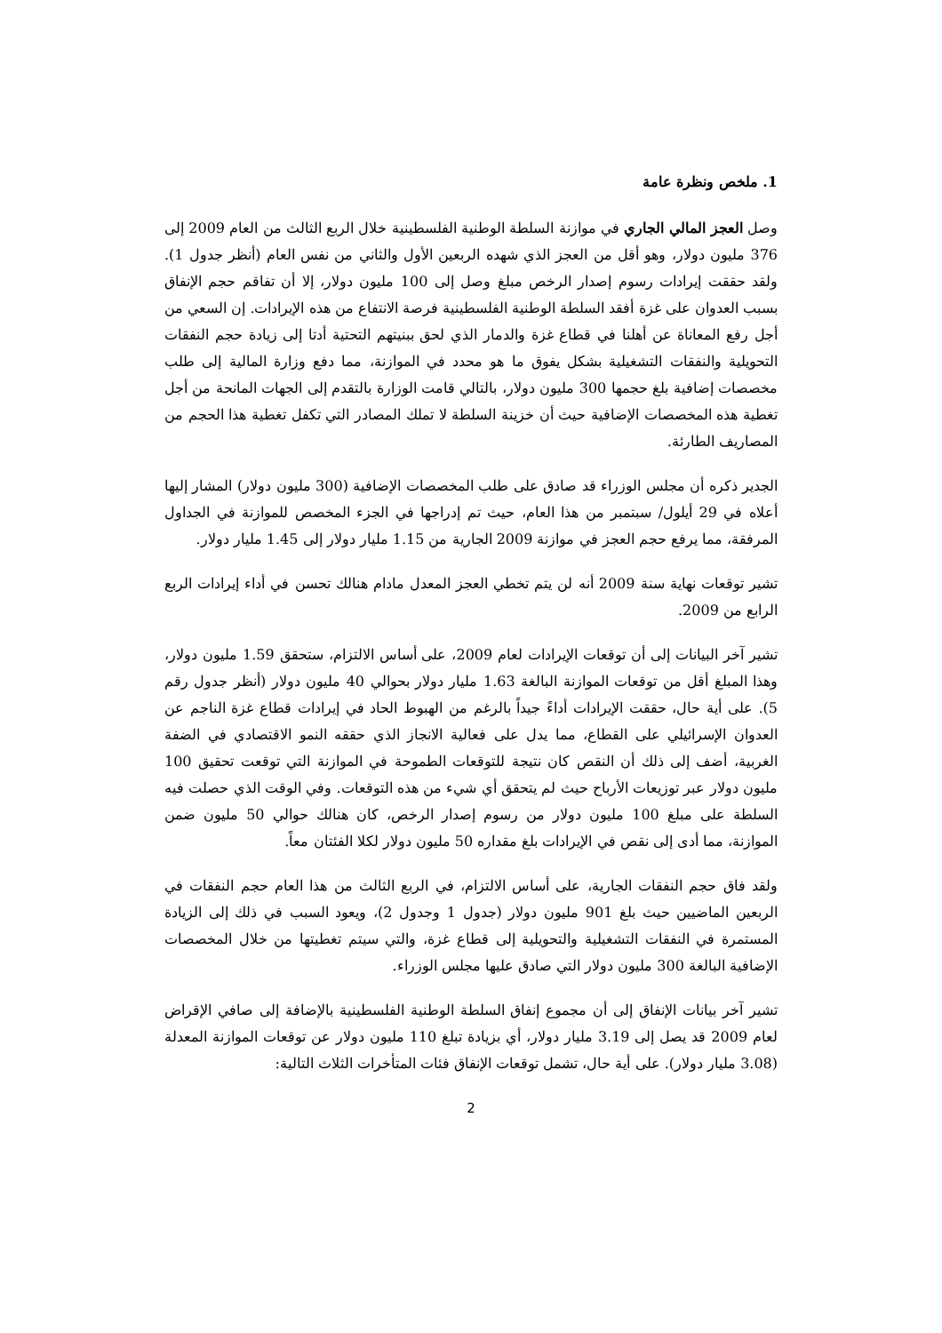1. ملخص ونظرة عامة
وصل العجز المالي الجاري في موازنة السلطة الوطنية الفلسطينية خلال الربع الثالث من العام 2009 إلى 376 مليون دولار، وهو أقل من العجز الذي شهده الربعين الأول والثاني من نفس العام (أنظر جدول 1). ولقد حققت إيرادات رسوم إصدار الرخص مبلغ وصل إلى 100 مليون دولار، إلا أن تفاقم حجم الإنفاق بسبب العدوان على غزة أفقد السلطة الوطنية الفلسطينية فرصة الانتفاع من هذه الإيرادات. إن السعي من أجل رفع المعاناة عن أهلنا في قطاع غزة والدمار الذي لحق ببنيتهم التحتية أدتا إلى زيادة حجم النفقات التحويلية والنفقات التشغيلية بشكل يفوق ما هو محدد في الموازنة، مما دفع وزارة المالية إلى طلب مخصصات إضافية بلغ حجمها 300 مليون دولار، بالتالي قامت الوزارة بالتقدم إلى الجهات المانحة من أجل تغطية هذه المخصصات الإضافية حيث أن خزينة السلطة لا تملك المصادر التي تكفل تغطية هذا الحجم من المصاريف الطارئة.
الجدير ذكره أن مجلس الوزراء قد صادق على طلب المخصصات الإضافية (300 مليون دولار) المشار إليها أعلاه في 29 أيلول/ سبتمبر من هذا العام، حيث تم إدراجها في الجزء المخصص للموازنة في الجداول المرفقة، مما يرفع حجم العجز في موازنة 2009 الجارية من 1.15 مليار دولار إلى 1.45 مليار دولار.
تشير توقعات نهاية سنة 2009 أنه لن يتم تخطي العجز المعدل مادام هنالك تحسن في أداء إيرادات الربع الرابع من 2009.
تشير آخر البيانات إلى أن توقعات الإيرادات لعام 2009، على أساس الالتزام، ستحقق 1.59 مليون دولار، وهذا المبلغ أقل من توقعات الموازنة البالغة 1.63 مليار دولار بحوالي 40 مليون دولار (أنظر جدول رقم 5). على أية حال، حققت الإيرادات أداءً جيداً بالرغم من الهبوط الحاد في إيرادات قطاع غزة الناجم عن العدوان الإسرائيلي على القطاع، مما يدل على فعالية الانجاز الذي حققه النمو الاقتصادي في الضفة الغربية، أضف إلى ذلك أن النقص كان نتيجة للتوقعات الطموحة في الموازنة التي توقعت تحقيق 100 مليون دولار عبر توزيعات الأرباح حيث لم يتحقق أي شيء من هذه التوقعات. وفي الوقت الذي حصلت فيه السلطة على مبلغ 100 مليون دولار من رسوم إصدار الرخص، كان هنالك حوالي 50 مليون ضمن الموازنة، مما أدى إلى نقص في الإيرادات بلغ مقداره 50 مليون دولار لكلا الفئتان معاً.
ولقد فاق حجم النفقات الجارية، على أساس الالتزام، في الربع الثالث من هذا العام حجم النفقات في الربعين الماضيين حيث بلغ 901 مليون دولار (جدول 1 وجدول 2)، ويعود السبب في ذلك إلى الزيادة المستمرة في النفقات التشغيلية والتحويلية إلى قطاع غزة، والتي سيتم تغطيتها من خلال المخصصات الإضافية البالغة 300 مليون دولار التي صادق عليها مجلس الوزراء.
تشير آخر بيانات الإنفاق إلى أن مجموع إنفاق السلطة الوطنية الفلسطينية بالإضافة إلى صافي الإقراض لعام 2009 قد يصل إلى 3.19 مليار دولار، أي بزيادة تبلغ 110 مليون دولار عن توقعات الموازنة المعدلة (3.08 مليار دولار). على أية حال، تشمل توقعات الإنفاق فئات المتأخرات الثلاث التالية:
2